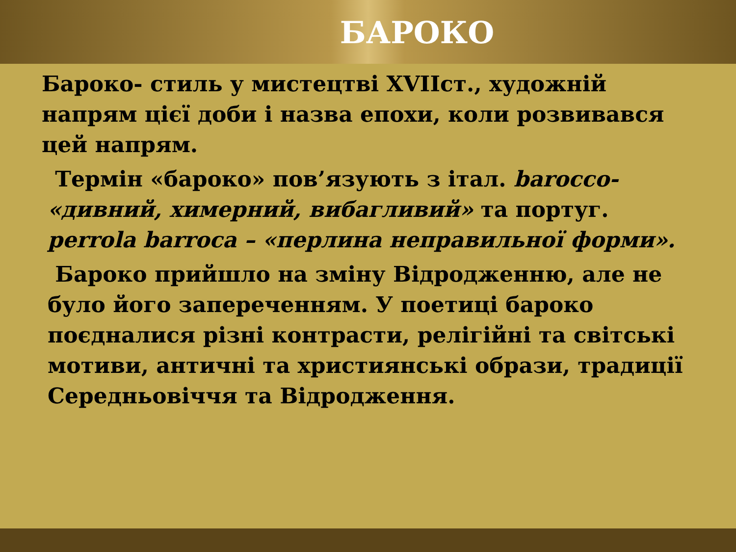БАРОКО
Бароко- стиль у мистецтві XVIIст., художній напрям цієї доби і назва епохи, коли розвивався цей напрям.
Термін «бароко» пов’язують з італ. barocco- «дивний, химерний, вибагливий» та португ. perrola barroca – «перлина неправильної форми».
Бароко прийшло на зміну Відродженню, але не було його запереченням. У поетиці бароко поєдналися різні контрасти, релігійні та світські мотиви, античні та християнські образи, традиції Середньовіччя та Відродження.